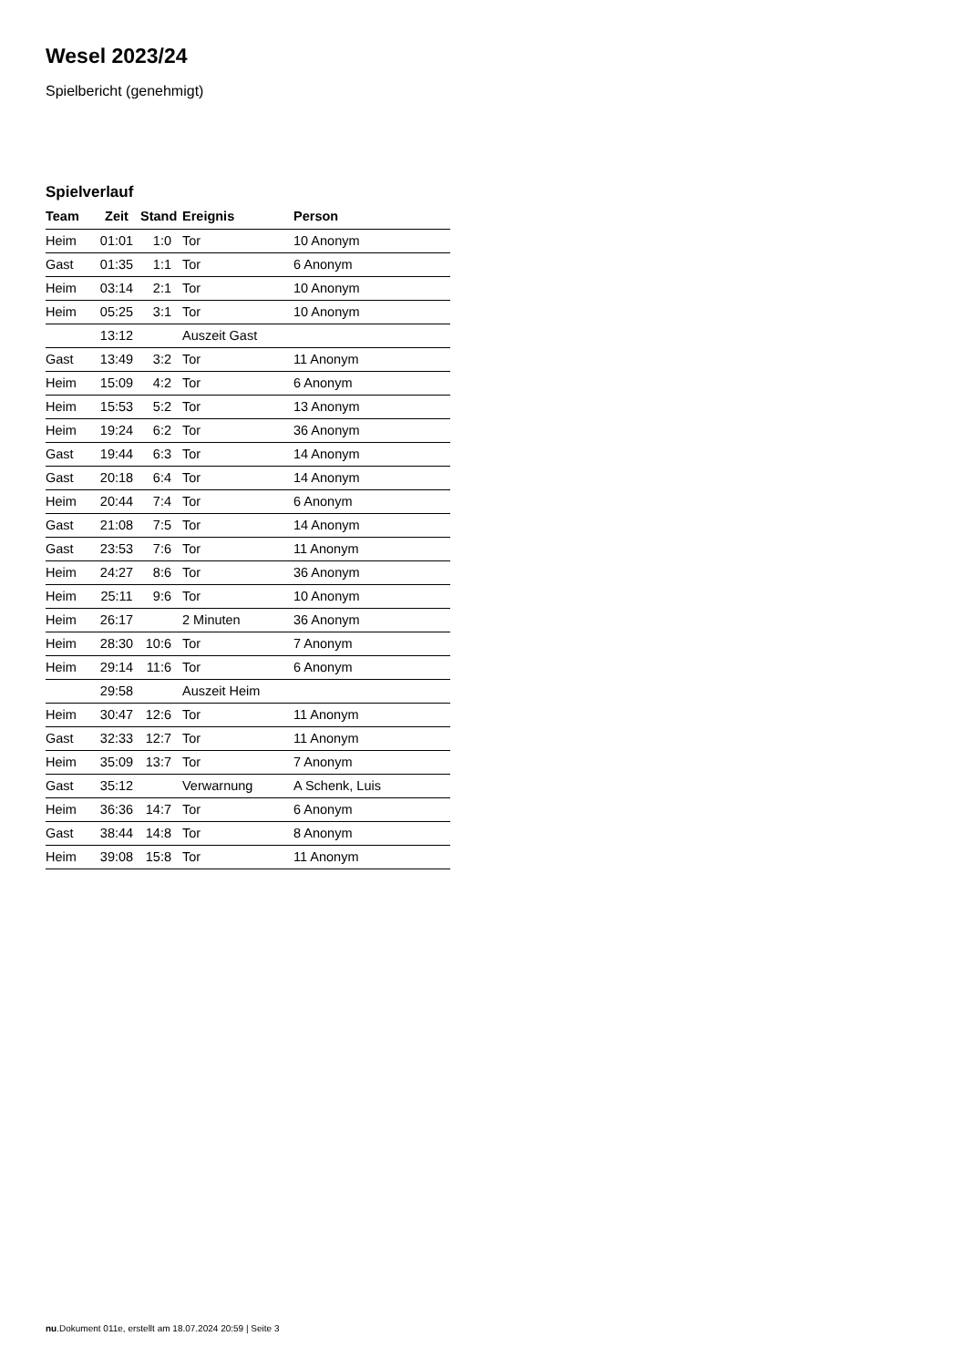Wesel 2023/24
Spielbericht (genehmigt)
Spielverlauf
| Team | Zeit | Stand | Ereignis | Person |
| --- | --- | --- | --- | --- |
| Heim | 01:01 | 1:0 | Tor | 10 Anonym |
| Gast | 01:35 | 1:1 | Tor | 6 Anonym |
| Heim | 03:14 | 2:1 | Tor | 10 Anonym |
| Heim | 05:25 | 3:1 | Tor | 10 Anonym |
| | 13:12 | | Auszeit Gast | |
| Gast | 13:49 | 3:2 | Tor | 11 Anonym |
| Heim | 15:09 | 4:2 | Tor | 6 Anonym |
| Heim | 15:53 | 5:2 | Tor | 13 Anonym |
| Heim | 19:24 | 6:2 | Tor | 36 Anonym |
| Gast | 19:44 | 6:3 | Tor | 14 Anonym |
| Gast | 20:18 | 6:4 | Tor | 14 Anonym |
| Heim | 20:44 | 7:4 | Tor | 6 Anonym |
| Gast | 21:08 | 7:5 | Tor | 14 Anonym |
| Gast | 23:53 | 7:6 | Tor | 11 Anonym |
| Heim | 24:27 | 8:6 | Tor | 36 Anonym |
| Heim | 25:11 | 9:6 | Tor | 10 Anonym |
| Heim | 26:17 | | 2 Minuten | 36 Anonym |
| Heim | 28:30 | 10:6 | Tor | 7 Anonym |
| Heim | 29:14 | 11:6 | Tor | 6 Anonym |
| | 29:58 | | Auszeit Heim | |
| Heim | 30:47 | 12:6 | Tor | 11 Anonym |
| Gast | 32:33 | 12:7 | Tor | 11 Anonym |
| Heim | 35:09 | 13:7 | Tor | 7 Anonym |
| Gast | 35:12 | | Verwarnung | A Schenk, Luis |
| Heim | 36:36 | 14:7 | Tor | 6 Anonym |
| Gast | 38:44 | 14:8 | Tor | 8 Anonym |
| Heim | 39:08 | 15:8 | Tor | 11 Anonym |
nu.Dokument 011e, erstellt am 18.07.2024 20:59 | Seite 3